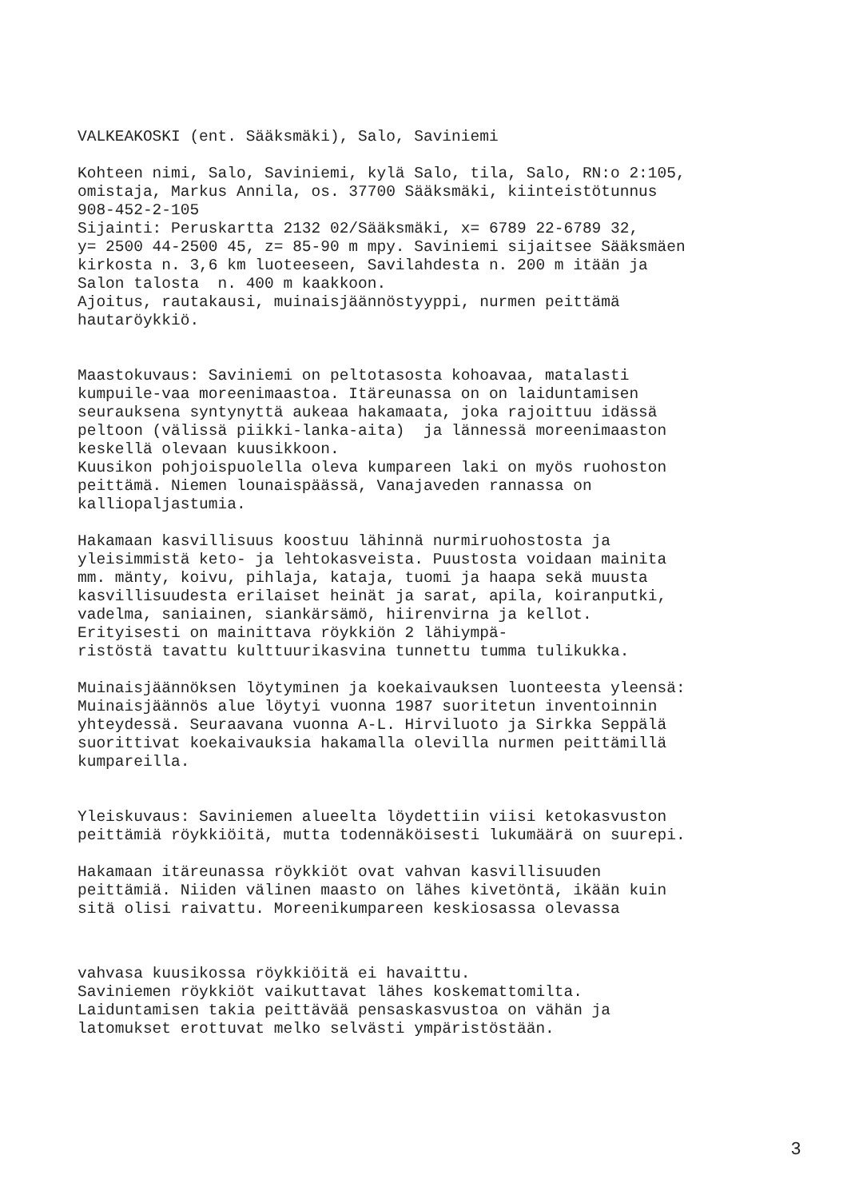VALKEAKOSKI (ent. Sääksmäki), Salo, Saviniemi
Kohteen nimi, Salo, Saviniemi, kylä Salo, tila, Salo, RN:o 2:105, omistaja, Markus Annila, os. 37700 Sääksmäki, kiinteistötunnus 908-452-2-105 Sijainti: Peruskartta 2132 02/Sääksmäki, x= 6789 22-6789 32, y= 2500 44-2500 45, z= 85-90 m mpy. Saviniemi sijaitsee Sääksmäen kirkosta n. 3,6 km luoteeseen, Savilahdesta n. 200 m itään ja Salon talosta n. 400 m kaakkoon. Ajoitus, rautakausi, muinaisjäännöstyyppi, nurmen peittämä hautaröykkiö.
Maastokuvaus: Saviniemi on peltotasosta kohoavaa, matalasti kumpuile-vaa moreenimaastoa. Itäreunassa on on laiduntamisen seurauksena syntynyttä aukeaa hakamaata, joka rajoittuu idässä peltoon (välissä piikki-lanka-aita) ja lännessä moreenimaaston keskellä olevaan kuusikkoon. Kuusikon pohjoispuolella oleva kumpareen laki on myös ruohoston peittämä. Niemen lounaispäässä, Vanajaveden rannassa on kalliopaljastumia.
Hakamaan kasvillisuus koostuu lähinnä nurmiruohostosta ja yleisimmistä keto- ja lehtokasveista. Puustosta voidaan mainita mm. mänty, koivu, pihlaja, kataja, tuomi ja haapa sekä muusta kasvillisuudesta erilaiset heinät ja sarat, apila, koiranputki, vadelma, saniainen, siankärsämö, hiirenvirna ja kellot. Erityisesti on mainittava röykkiön 2 lähiympä- ristöstä tavattu kulttuurikasvina tunnettu tumma tulikukka.
Muinaisjäännöksen löytyminen ja koekaivauksen luonteesta yleensä: Muinaisjäännös alue löytyi vuonna 1987 suoritetun inventoinnin yhteydessä. Seuraavana vuonna A-L. Hirviluoto ja Sirkka Seppälä suorittivat koekaivauksia hakamalla olevilla nurmen peittämillä kumpareilla.
Yleiskuvaus: Saviniemen alueelta löydettiin viisi ketokasvuston peittämiä röykkiöitä, mutta todennäköisesti lukumäärä on suurepi.
Hakamaan itäreunassa röykkiöt ovat vahvan kasvillisuuden peittämiä. Niiden välinen maasto on lähes kivetöntä, ikään kuin sitä olisi raivattu. Moreenikumpareen keskiosassa olevassa
vahvasa kuusikossa röykkiöitä ei havaittu. Saviniemen röykkiöt vaikuttavat lähes koskemattomilta. Laiduntamisen takia peittävää pensaskasvustoa on vähän ja latomukset erottuvat melko selvästi ympäristöstään.
3